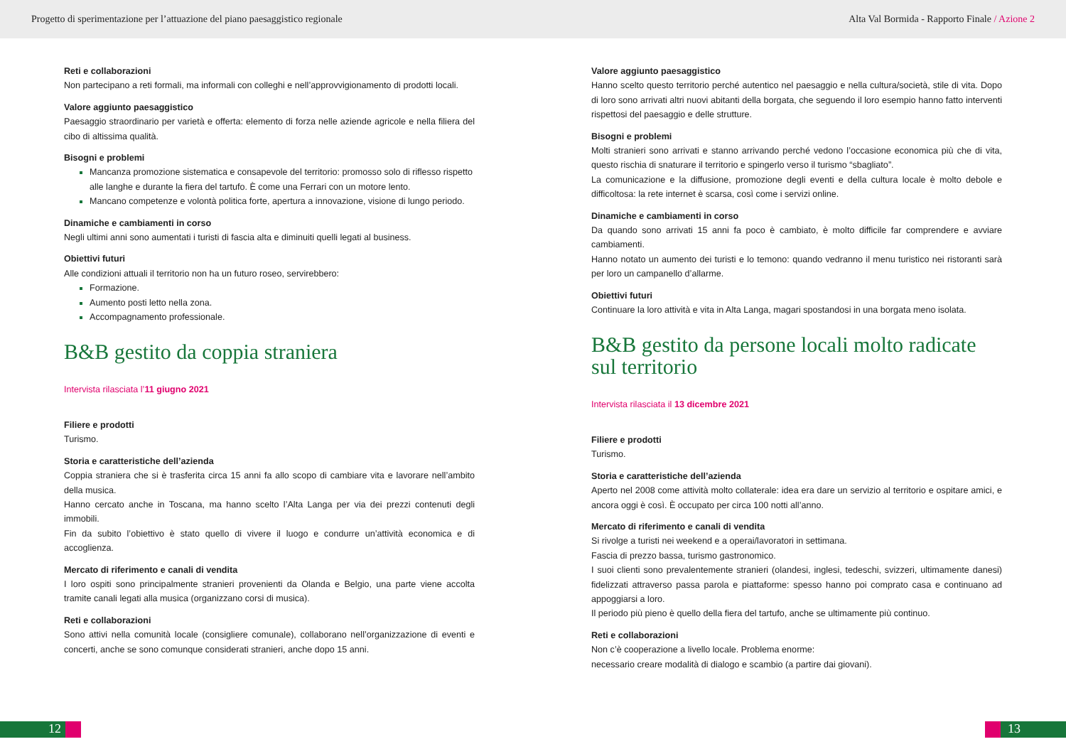Progetto di sperimentazione per l’attuazione del piano paesaggistico regionale Alta Val Bormida - Rapporto Finale / Azione 2
Reti e collaborazioni
Non partecipano a reti formali, ma informali con colleghi e nell’approvvigionamento di prodotti locali.
Valore aggiunto paesaggistico
Paesaggio straordinario per varietà e offerta: elemento di forza nelle aziende agricole e nella filiera del cibo di altissima qualità.
Bisogni e problemi
Mancanza promozione sistematica e consapevole del territorio: promosso solo di riflesso rispetto alle langhe e durante la fiera del tartufo. È come una Ferrari con un motore lento.
Mancano competenze e volontà politica forte, apertura a innovazione, visione di lungo periodo.
Dinamiche e cambiamenti in corso
Negli ultimi anni sono aumentati i turisti di fascia alta e diminuiti quelli legati al business.
Obiettivi futuri
Alle condizioni attuali il territorio non ha un futuro roseo, servirebbero:
Formazione.
Aumento posti letto nella zona.
Accompagnamento professionale.
B&B gestito da coppia straniera
Intervista rilasciata l’11 giugno 2021
Filiere e prodotti
Turismo.
Storia e caratteristiche dell’azienda
Coppia straniera che si è trasferita circa 15 anni fa allo scopo di cambiare vita e lavorare nell’ambito della musica.
Hanno cercato anche in Toscana, ma hanno scelto l’Alta Langa per via dei prezzi contenuti degli immobili.
Fin da subito l’obiettivo è stato quello di vivere il luogo e condurre un’attività economica e di accoglienza.
Mercato di riferimento e canali di vendita
I loro ospiti sono principalmente stranieri provenienti da Olanda e Belgio, una parte viene accolta tramite canali legati alla musica (organizzano corsi di musica).
Reti e collaborazioni
Sono attivi nella comunità locale (consigliere comunale), collaborano nell’organizzazione di eventi e concerti, anche se sono comunque considerati stranieri, anche dopo 15 anni.
Valore aggiunto paesaggistico
Hanno scelto questo territorio perché autentico nel paesaggio e nella cultura/società, stile di vita. Dopo di loro sono arrivati altri nuovi abitanti della borgata, che seguendo il loro esempio hanno fatto interventi rispettosi del paesaggio e delle strutture.
Bisogni e problemi
Molti stranieri sono arrivati e stanno arrivando perché vedono l’occasione economica più che di vita, questo rischia di snaturare il territorio e spingerlo verso il turismo “sbagliato”.
La comunicazione e la diffusione, promozione degli eventi e della cultura locale è molto debole e difficoltosa: la rete internet è scarsa, così come i servizi online.
Dinamiche e cambiamenti in corso
Da quando sono arrivati 15 anni fa poco è cambiato, è molto difficile far comprendere e avviare cambiamenti.
Hanno notato un aumento dei turisti e lo temono: quando vedranno il menu turistico nei ristoranti sarà per loro un campanello d’allarme.
Obiettivi futuri
Continuare la loro attività e vita in Alta Langa, magari spostandosi in una borgata meno isolata.
B&B gestito da persone locali molto radicate
sul territorio
Intervista rilasciata il 13 dicembre 2021
Filiere e prodotti
Turismo.
Storia e caratteristiche dell’azienda
Aperto nel 2008 come attività molto collaterale: idea era dare un servizio al territorio e ospitare amici, e ancora oggi è così. È occupato per circa 100 notti all’anno.
Mercato di riferimento e canali di vendita
Si rivolge a turisti nei weekend e a operai/lavoratori in settimana.
Fascia di prezzo bassa, turismo gastronomico.
I suoi clienti sono prevalentemente stranieri (olandesi, inglesi, tedeschi, svizzeri, ultimamente danesi) fidelizzati attraverso passa parola e piattaforme: spesso hanno poi comprato casa e continuano ad appoggiarsi a loro.
Il periodo più pieno è quello della fiera del tartufo, anche se ultimamente più continuo.
Reti e collaborazioni
Non c’è cooperazione a livello locale. Problema enorme:
necessario creare modalità di dialogo e scambio (a partire dai giovani).
12 13